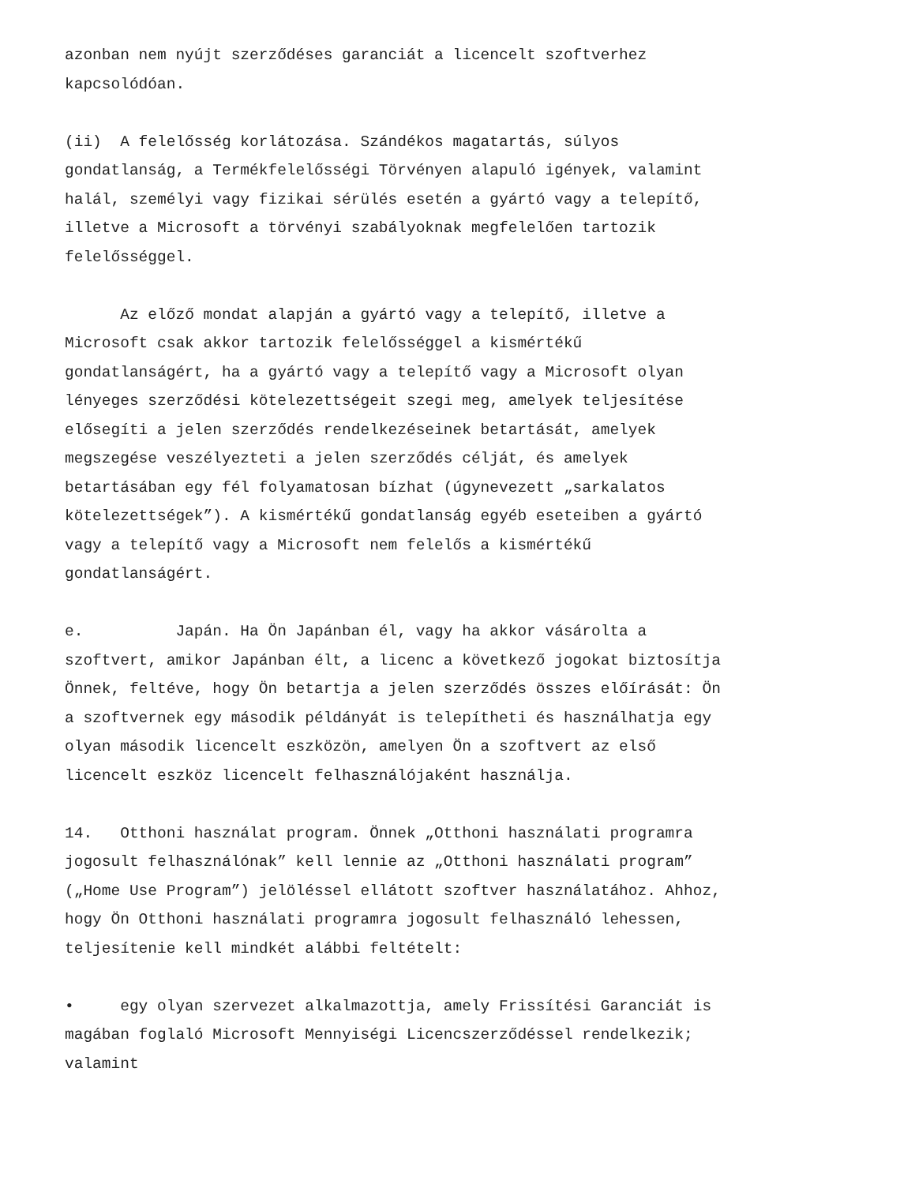azonban nem nyújt szerződéses garanciát a licencelt szoftverhez kapcsolódóan.
(ii) A felelősség korlátozása. Szándékos magatartás, súlyos gondatlanság, a Termékfelelősségi Törvényen alapuló igények, valamint halál, személyi vagy fizikai sérülés esetén a gyártó vagy a telepítő, illetve a Microsoft a törvényi szabályoknak megfelelően tartozik felelősséggel.
Az előző mondat alapján a gyártó vagy a telepítő, illetve a Microsoft csak akkor tartozik felelősséggel a kismértékű gondatlanságért, ha a gyártó vagy a telepítő vagy a Microsoft olyan lényeges szerződési kötelezettségeit szegi meg, amelyek teljesítése elősegíti a jelen szerződés rendelkezéseinek betartását, amelyek megszegése veszélyezteti a jelen szerződés célját, és amelyek betartásában egy fél folyamatosan bízhat (úgynevezett „sarkalatos kötelezettségek”). A kismértékű gondatlanság egyéb eseteiben a gyártó vagy a telepítő vagy a Microsoft nem felelős a kismértékű gondatlanságért.
e. Japán. Ha Ön Japánban él, vagy ha akkor vásárolta a szoftvert, amikor Japánban élt, a licenc a következő jogokat biztosítja Önnek, feltéve, hogy Ön betartja a jelen szerződés összes előírását: Ön a szoftvernek egy második példányát is telepítheti és használhatja egy olyan második licencelt eszközön, amelyen Ön a szoftvert az első licencelt eszköz licencelt felhasználójaként használja.
14. Otthoni használat program. Önnek „Otthoni használati programra jogosult felhasználónak” kell lennie az „Otthoni használati program” („Home Use Program”) jelöléssel ellátott szoftver használatához. Ahhoz, hogy Ön Otthoni használati programra jogosult felhasználó lehessen, teljesítenie kell mindkét alábbi feltételt:
• egy olyan szervezet alkalmazottja, amely Frissítési Garanciát is magában foglaló Microsoft Mennyiségi Licencszerződéssel rendelkezik; valamint